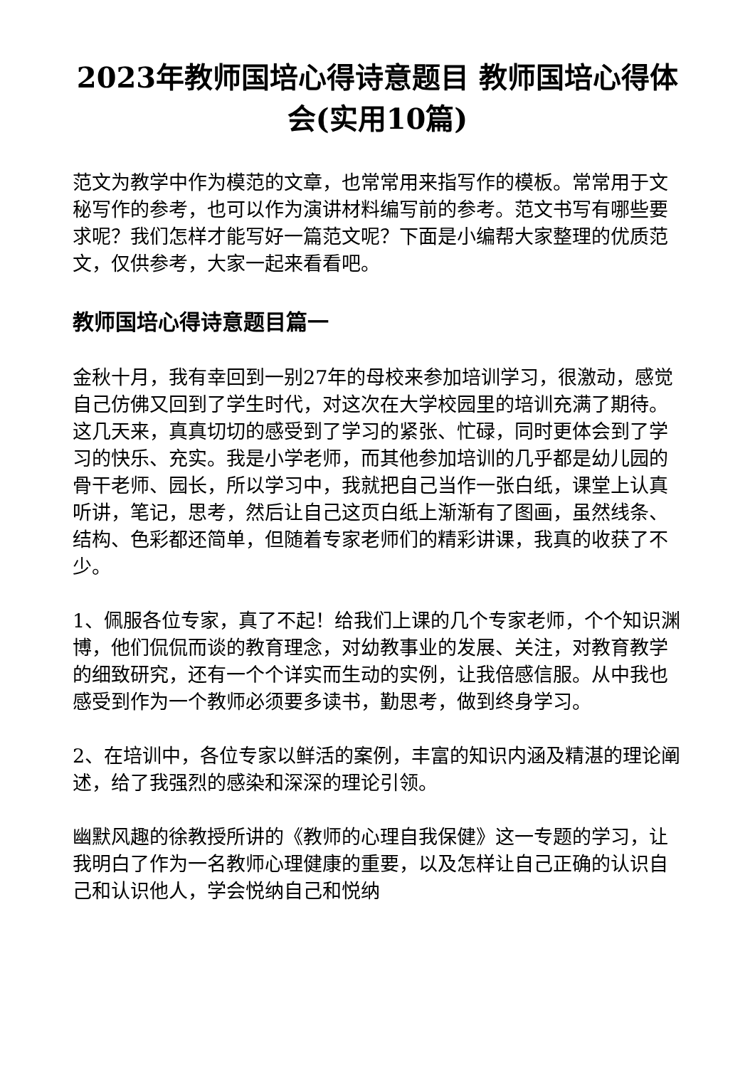2023年教师国培心得诗意题目 教师国培心得体会(实用10篇)
范文为教学中作为模范的文章，也常常用来指写作的模板。常常用于文秘写作的参考，也可以作为演讲材料编写前的参考。范文书写有哪些要求呢？我们怎样才能写好一篇范文呢？下面是小编帮大家整理的优质范文，仅供参考，大家一起来看看吧。
教师国培心得诗意题目篇一
金秋十月，我有幸回到一别27年的母校来参加培训学习，很激动，感觉自己仿佛又回到了学生时代，对这次在大学校园里的培训充满了期待。这几天来，真真切切的感受到了学习的紧张、忙碌，同时更体会到了学习的快乐、充实。我是小学老师，而其他参加培训的几乎都是幼儿园的骨干老师、园长，所以学习中，我就把自己当作一张白纸，课堂上认真听讲，笔记，思考，然后让自己这页白纸上渐渐有了图画，虽然线条、结构、色彩都还简单，但随着专家老师们的精彩讲课，我真的收获了不少。
1、佩服各位专家，真了不起！给我们上课的几个专家老师，个个知识渊博，他们侃侃而谈的教育理念，对幼教事业的发展、关注，对教育教学的细致研究，还有一个个详实而生动的实例，让我倍感信服。从中我也感受到作为一个教师必须要多读书，勤思考，做到终身学习。
2、在培训中，各位专家以鲜活的案例，丰富的知识内涵及精湛的理论阐述，给了我强烈的感染和深深的理论引领。
幽默风趣的徐教授所讲的《教师的心理自我保健》这一专题的学习，让我明白了作为一名教师心理健康的重要，以及怎样让自己正确的认识自己和认识他人，学会悦纳自己和悦纳